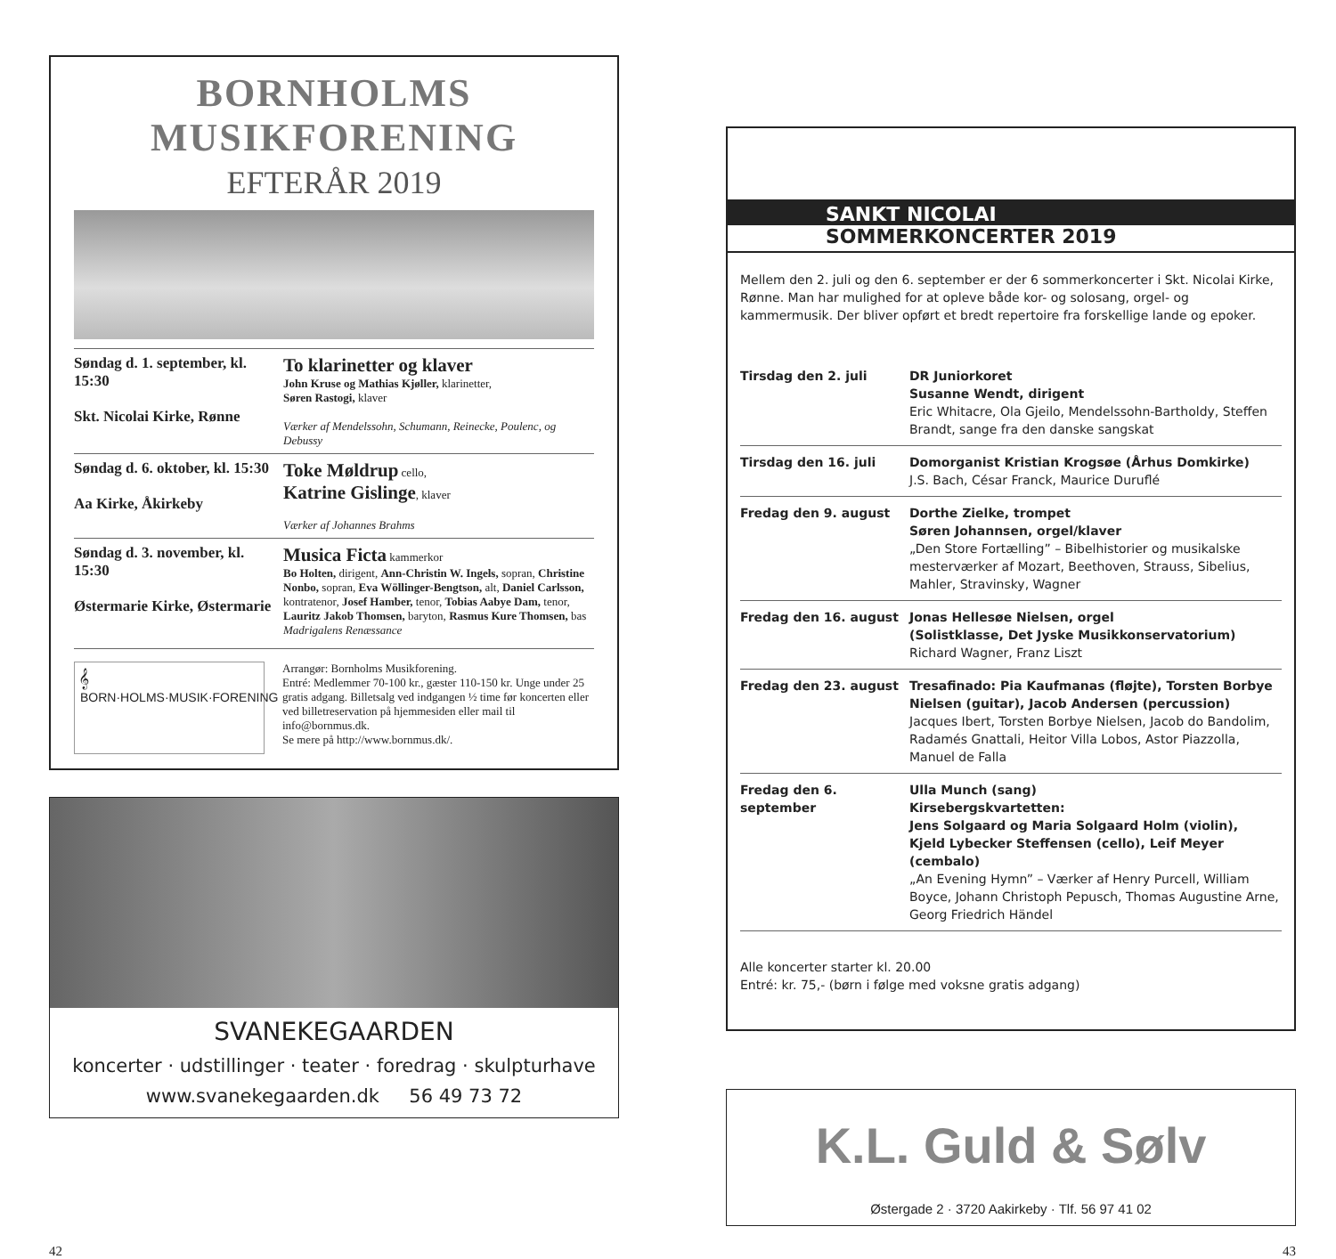BORNHOLMS
MUSIKFORENING
EFTERÅR 2019
| Søndag d. 1. september, kl. 15:30 Skt. Nicolai Kirke, Rønne | To klarinetter og klaver John Kruse og Mathias Kjøller, klarinetter, Søren Rastogi, klaver Værker af Mendelssohn, Schumann, Reinecke, Poulenc, og Debussy |
| Søndag d. 6. oktober, kl. 15:30 Aa Kirke, Åkirkeby | Toke Møldrup cello, Katrine Gislinge , klaver Værker af Johannes Brahms |
| Søndag d. 3. november, kl. 15:30 Østermarie Kirke, Østermarie | Musica Ficta kammerkor Bo Holten, dirigent, Ann-Christin W. Ingels, sopran, Christine Nonbo, sopran, Eva Wöllinger-Bengtson, alt, Daniel Carlsson, kontratenor, Josef Hamber, tenor, Tobias Aabye Dam, tenor, Lauritz Jakob Thomsen, baryton, Rasmus Kure Thomsen, bas Madrigalens Renæssance |
𝄞 BORN·HOLMS·MUSIK·FORENING
Arrangør: Bornholms Musikforening.
Entré: Medlemmer 70-100 kr., gæster 110-150 kr. Unge under 25 gratis adgang. Billetsalg ved indgangen ½ time før koncerten eller ved billetreservation på hjemmesiden eller mail til info@bornmus.dk.
Se mere på http://www.bornmus.dk/.
SVANEKEGAARDEN
koncerter · udstillinger · teater · foredrag · skulpturhave
www.svanekegaarden.dk 56 49 73 72
SANKT NICOLAI
SOMMERKONCERTER 2019
Mellem den 2. juli og den 6. september er der 6 sommerkoncerter i Skt. Nicolai Kirke, Rønne. Man har mulighed for at opleve både kor- og solosang, orgel- og kammermusik. Der bliver opført et bredt repertoire fra forskellige lande og epoker.
| Tirsdag den 2. juli | DR Juniorkoret Susanne Wendt, dirigent Eric Whitacre, Ola Gjeilo, Mendelssohn-Bartholdy, Steffen Brandt, sange fra den danske sangskat |
| Tirsdag den 16. juli | Domorganist Kristian Krogsøe (Århus Domkirke) J.S. Bach, César Franck, Maurice Duruflé |
| Fredag den 9. august | Dorthe Zielke, trompet Søren Johannsen, orgel/klaver „Den Store Fortælling” – Bibelhistorier og musikalske mesterværker af Mozart, Beethoven, Strauss, Sibelius, Mahler, Stravinsky, Wagner |
| Fredag den 16. august | Jonas Hellesøe Nielsen, orgel (Solistklasse, Det Jyske Musikkonservatorium) Richard Wagner, Franz Liszt |
| Fredag den 23. august | Tresafinado: Pia Kaufmanas (fløjte), Torsten Borbye Nielsen (guitar), Jacob Andersen (percussion) Jacques Ibert, Torsten Borbye Nielsen, Jacob do Bandolim, Radamés Gnattali, Heitor Villa Lobos, Astor Piazzolla, Manuel de Falla |
| Fredag den 6. september | Ulla Munch (sang) Kirsebergskvartetten: Jens Solgaard og Maria Solgaard Holm (violin), Kjeld Lybecker Steffensen (cello), Leif Meyer (cembalo) „An Evening Hymn” – Værker af Henry Purcell, William Boyce, Johann Christoph Pepusch, Thomas Augustine Arne, Georg Friedrich Händel |
Alle koncerter starter kl. 20.00
Entré: kr. 75,- (børn i følge med voksne gratis adgang)
K.L. Guld & Sølv
Østergade 2 · 3720 Aakirkeby · Tlf. 56 97 41 02
42 43